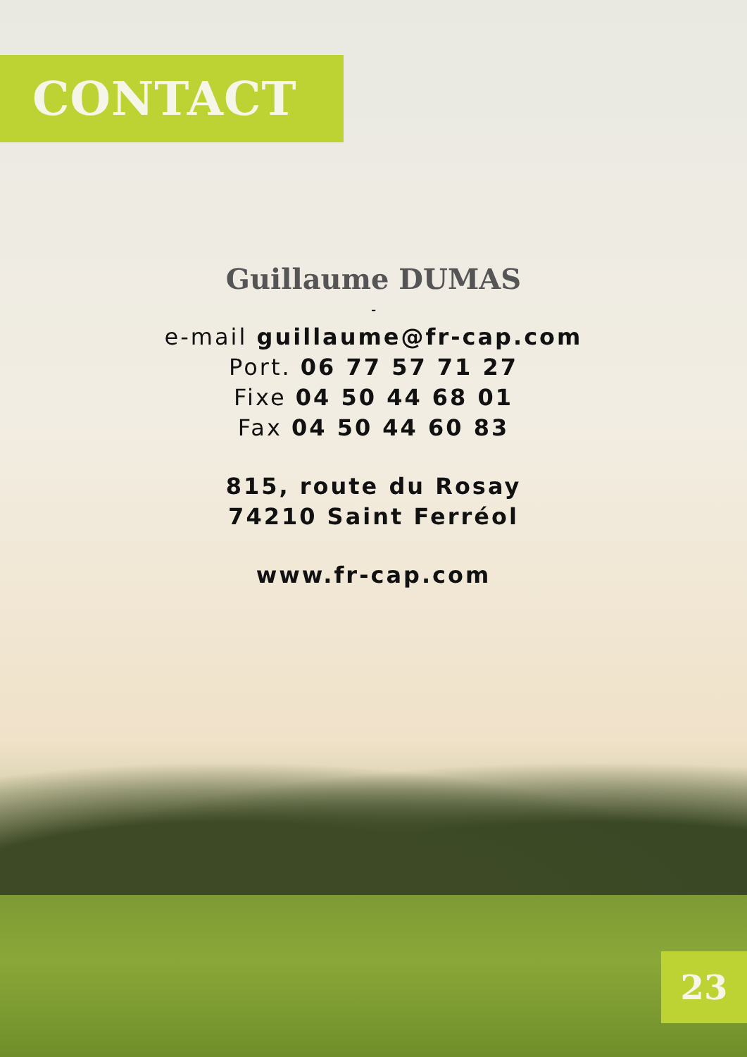CONTACT
Guillaume DUMAS
-
e-mail guillaume@fr-cap.com
Port. 06 77 57 71 27
Fixe 04 50 44 68 01
Fax 04 50 44 60 83
815, route du Rosay
74210 Saint Ferréol
www.fr-cap.com
23